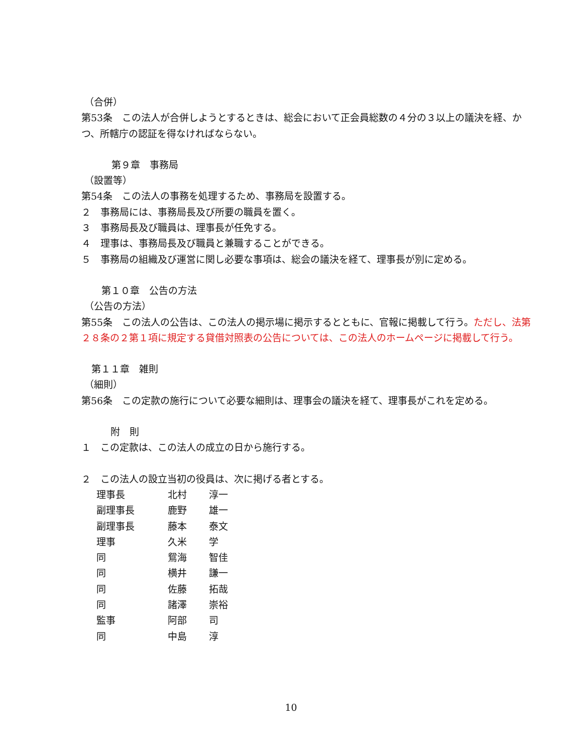（合併）
第53条　この法人が合併しようとするときは、総会において正会員総数の４分の３以上の議決を経、かつ、所轄庁の認証を得なければならない。
第９章　事務局
（設置等）
第54条　この法人の事務を処理するため、事務局を設置する。
２　事務局には、事務局長及び所要の職員を置く。
３　事務局長及び職員は、理事長が任免する。
４　理事は、事務局長及び職員と兼職することができる。
５　事務局の組織及び運営に関し必要な事項は、総会の議決を経て、理事長が別に定める。
第１０章　公告の方法
（公告の方法）
第55条　この法人の公告は、この法人の掲示場に掲示するとともに、官報に掲載して行う。ただし、法第２８条の２第１項に規定する貸借対照表の公告については、この法人のホームページに掲載して行う。
第１１章　雑則
（細則）
第56条　この定款の施行について必要な細則は、理事会の議決を経て、理事長がこれを定める。
附　則
１　この定款は、この法人の成立の日から施行する。
２　この法人の設立当初の役員は、次に掲げる者とする。
| 理事長 | 北村 | 淳一 |
| 副理事長 | 鹿野 | 雄一 |
| 副理事長 | 藤本 | 泰文 |
| 理事 | 久米 | 学 |
| 同 | 鴛海 | 智佳 |
| 同 | 横井 | 謙一 |
| 同 | 佐藤 | 拓哉 |
| 同 | 諸澤 | 崇裕 |
| 監事 | 阿部 | 司 |
| 同 | 中島 | 淳 |
10